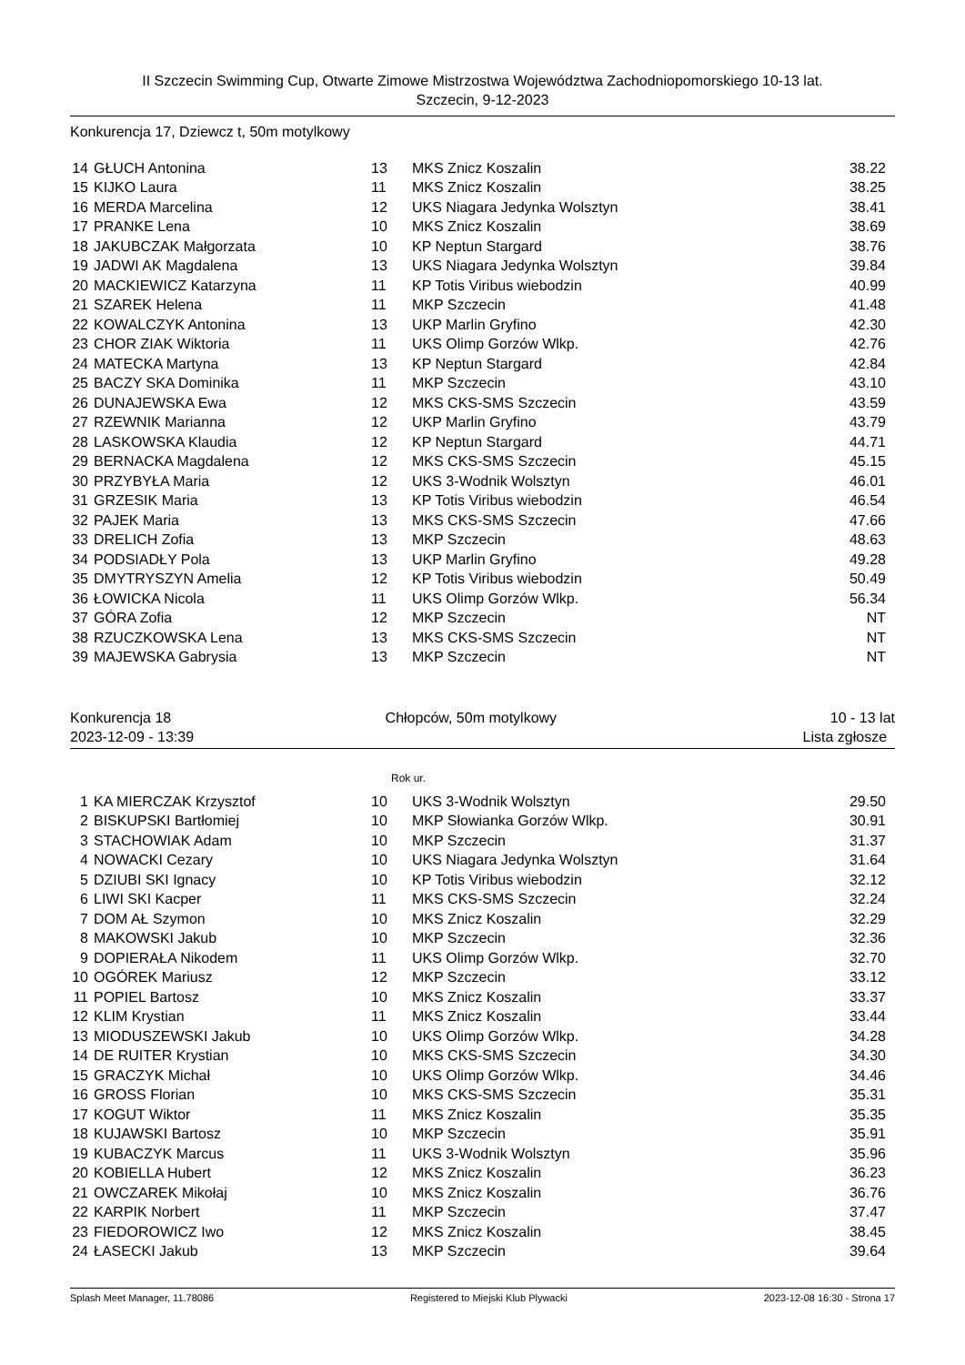II Szczecin Swimming Cup, Otwarte Zimowe Mistrzostwa Województwa Zachodniopomorskiego 10-13 lat.
Szczecin, 9-12-2023
Konkurencja 17, Dziewcz t, 50m motylkowy
| 14 | GŁUCH Antonina | 13 | MKS Znicz Koszalin | 38.22 |
| 15 | KIJKO Laura | 11 | MKS Znicz Koszalin | 38.25 |
| 16 | MERDA Marcelina | 12 | UKS Niagara Jedynka Wolsztyn | 38.41 |
| 17 | PRANKE Lena | 10 | MKS Znicz Koszalin | 38.69 |
| 18 | JAKUBCZAK Małgorzata | 10 | KP Neptun Stargard | 38.76 |
| 19 | JADWI AK Magdalena | 13 | UKS Niagara Jedynka Wolsztyn | 39.84 |
| 20 | MACKIEWICZ Katarzyna | 11 | KP Totis Viribus wiebodzin | 40.99 |
| 21 | SZAREK Helena | 11 | MKP Szczecin | 41.48 |
| 22 | KOWALCZYK Antonina | 13 | UKP Marlin Gryfino | 42.30 |
| 23 | CHOR ZIAK Wiktoria | 11 | UKS Olimp Gorzów Wlkp. | 42.76 |
| 24 | MATECKA Martyna | 13 | KP Neptun Stargard | 42.84 |
| 25 | BACZY SKA Dominika | 11 | MKP Szczecin | 43.10 |
| 26 | DUNAJEWSKA Ewa | 12 | MKS CKS-SMS Szczecin | 43.59 |
| 27 | RZEWNIK Marianna | 12 | UKP Marlin Gryfino | 43.79 |
| 28 | LASKOWSKA Klaudia | 12 | KP Neptun Stargard | 44.71 |
| 29 | BERNACKA Magdalena | 12 | MKS CKS-SMS Szczecin | 45.15 |
| 30 | PRZYBYŁA Maria | 12 | UKS 3-Wodnik Wolsztyn | 46.01 |
| 31 | GRZESIK Maria | 13 | KP Totis Viribus wiebodzin | 46.54 |
| 32 | PAJEK Maria | 13 | MKS CKS-SMS Szczecin | 47.66 |
| 33 | DRELICH Zofia | 13 | MKP Szczecin | 48.63 |
| 34 | PODSIADŁY Pola | 13 | UKP Marlin Gryfino | 49.28 |
| 35 | DMYTRYSZYN Amelia | 12 | KP Totis Viribus wiebodzin | 50.49 |
| 36 | ŁOWICKA Nicola | 11 | UKS Olimp Gorzów Wlkp. | 56.34 |
| 37 | GÓRA Zofia | 12 | MKP Szczecin | NT |
| 38 | RZUCZKOWSKA Lena | 13 | MKS CKS-SMS Szczecin | NT |
| 39 | MAJEWSKA Gabrysia | 13 | MKP Szczecin | NT |
Konkurencja 18
2023-12-09 - 13:39
Chłopców, 50m motylkowy 10 - 13 lat
Lista zgłosze
Rok ur.
| 1 | KA MIERCZAK Krzysztof | 10 | UKS 3-Wodnik Wolsztyn | 29.50 |
| 2 | BISKUPSKI Bartłomiej | 10 | MKP Słowianka Gorzów Wlkp. | 30.91 |
| 3 | STACHOWIAK Adam | 10 | MKP Szczecin | 31.37 |
| 4 | NOWACKI Cezary | 10 | UKS Niagara Jedynka Wolsztyn | 31.64 |
| 5 | DZIUBI SKI Ignacy | 10 | KP Totis Viribus wiebodzin | 32.12 |
| 6 | LIWI SKI Kacper | 11 | MKS CKS-SMS Szczecin | 32.24 |
| 7 | DOM AŁ Szymon | 10 | MKS Znicz Koszalin | 32.29 |
| 8 | MAKOWSKI Jakub | 10 | MKP Szczecin | 32.36 |
| 9 | DOPIERAŁA Nikodem | 11 | UKS Olimp Gorzów Wlkp. | 32.70 |
| 10 | OGÓREK Mariusz | 12 | MKP Szczecin | 33.12 |
| 11 | POPIEL Bartosz | 10 | MKS Znicz Koszalin | 33.37 |
| 12 | KLIM Krystian | 11 | MKS Znicz Koszalin | 33.44 |
| 13 | MIODUSZEWSKI Jakub | 10 | UKS Olimp Gorzów Wlkp. | 34.28 |
| 14 | DE RUITER Krystian | 10 | MKS CKS-SMS Szczecin | 34.30 |
| 15 | GRACZYK Michał | 10 | UKS Olimp Gorzów Wlkp. | 34.46 |
| 16 | GROSS Florian | 10 | MKS CKS-SMS Szczecin | 35.31 |
| 17 | KOGUT Wiktor | 11 | MKS Znicz Koszalin | 35.35 |
| 18 | KUJAWSKI Bartosz | 10 | MKP Szczecin | 35.91 |
| 19 | KUBACZYK Marcus | 11 | UKS 3-Wodnik Wolsztyn | 35.96 |
| 20 | KOBIELLA Hubert | 12 | MKS Znicz Koszalin | 36.23 |
| 21 | OWCZAREK Mikołaj | 10 | MKS Znicz Koszalin | 36.76 |
| 22 | KARPIK Norbert | 11 | MKP Szczecin | 37.47 |
| 23 | FIEDOROWICZ Iwo | 12 | MKS Znicz Koszalin | 38.45 |
| 24 | ŁASECKI Jakub | 13 | MKP Szczecin | 39.64 |
Splash Meet Manager, 11.78086 Registered to Miejski Klub Plywacki 2023-12-08 16:30 - Strona 17